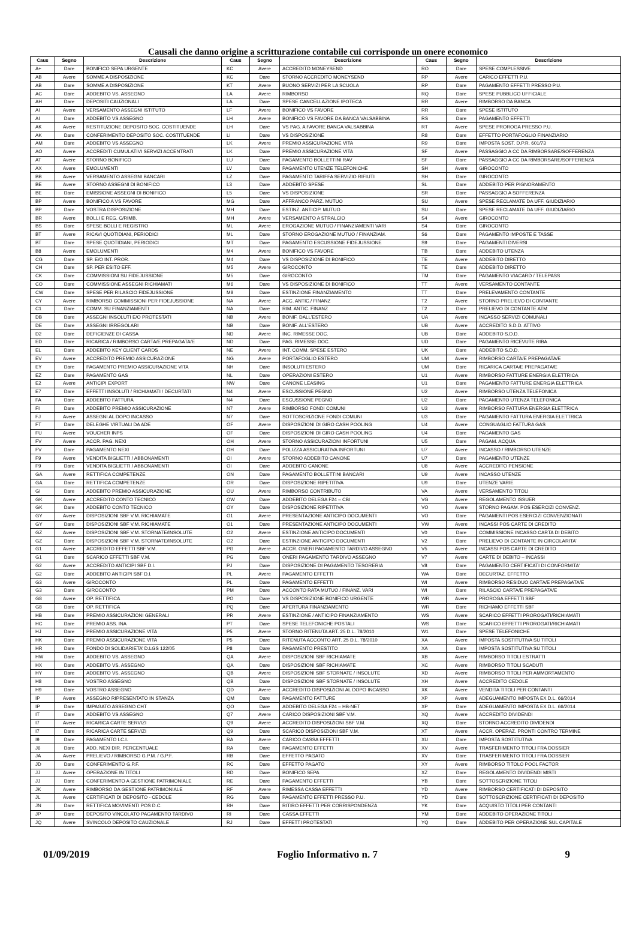Causali che danno origine a scritturazione contabile cui corrisponde un onere economico
| Caus | Segno | Descrizione | Caus | Segno | Descrizione | Caus | Segno | Descrizione |
| --- | --- | --- | --- | --- | --- | --- | --- | --- |
| A+ | Dare | BONIFICO SEPA URGENTE | KC | Avere | ACCREDITO MONEYSEND | RO | Dare | SPESE COMPLESSIVE |
| AB | Avere | SOMME A DISPOSIZIONE | KC | Dare | STORNO ACCREDITO MONEYSEND | RP | Avere | CARICO EFFETTI P.U. |
| AB | Dare | SOMME A DISPOSIZIONE | KT | Avere | BUONO SERVIZI PER LA SCUOLA | RP | Dare | PAGAMENTO EFFETTI PRESSO P.U. |
| AC | Dare | ADDEBITO VS. ASSEGNO | LA | Avere | RIMBORSO | RQ | Dare | SPESE PUBBLICO UFFICIALE |
| AH | Dare | DEPOSITI CAUZIONALI | LA | Dare | SPESE CANCELLAZIONE IPOTECA | RR | Avere | RIMBORSO DA BANCA |
| AI | Avere | VERSAMENTO ASSEGNI ISTITUTO | LF | Avere | BONIFICO VS FAVORE | RR | Dare | SPESE ISTITUTO |
| AI | Dare | ADDEBITO VS ASSEGNO | LH | Avere | BONIFICO VS FAVORE DA BANCA VALSABBINA | RS | Dare | PAGAMENTO EFFETTI |
| AK | Avere | RESTITUZIONE DEPOSITO SOC. COSTITUENDE | LH | Dare | VS PAG. A FAVORE BANCA VALSABBINA | RT | Avere | SPESE PROROGA PRESSO P.U. |
| AK | Dare | CONFERIMENTO DEPOSITO SOC. COSTITUENDE | LI | Dare | VS DISPOSIZIONE | R8 | Dare | EFFETTO PORTAFOGLIO FINANZIARIO |
| AM | Dare | ADDEBITO VS ASSEGNO | LK | Avere | PREMIO ASSICURAZIONE VITA | R9 | Dare | IMPOSTA SOST. D.P.R. 601/73 |
| AO | Avere | ACCREDITI CUMULATIVI SERVIZI ACCENTRATI | LK | Dare | PREMIO ASSICURAZIONE VITA | SF | Avere | PASSAGGIO A CC DA RIMBORSARE/SOFFERENZA |
| AT | Avere | STORNO BONIFICO | LU | Dare | PAGAMENTO BOLLETTINI RAV | SF | Dare | PASSAGGIO A CC DA RIMBORSARE/SOFFERENZA |
| AX | Avere | EMOLUMENTI | LV | Dare | PAGAMENTO UTENZE TELEFONICHE | SH | Avere | GIROCONTO |
| BB | Avere | VERSAMENTO ASSEGNI BANCARI | LZ | Dare | PAGAMENTO TARIFFA SERVIZIO RIFIUTI | SH | Dare | GIROCONTO |
| BE | Avere | STORNO ASSEGNI DI BONIFICO | L3 | Dare | ADDEBITO SPESE | SL | Dare | ADDEBITO PER PIGNORAMENTO |
| BE | Dare | EMISSIONE ASSEGNI DI BONIFICO | L5 | Dare | VS DISPOSIZIONE | SR | Dare | PASSAGGIO A SOFFERENZA |
| BP | Avere | BONIFICO A VS FAVORE | MG | Dare | AFFRANCO PARZ. MUTUO | SU | Avere | SPESE RECLAMATE DA UFF. GIUDIZIARIO |
| BP | Dare | VOSTRA DISPOSIZIONE | MH | Dare | ESTINZ. ANTICIP. MUTUO | SU | Dare | SPESE RECLAMATE DA UFF. GIUDIZIARIO |
| BR | Avere | BOLLI E REG. C/RIMB. | MH | Avere | VERSAMENTO A STRALCIO | S4 | Avere | GIROCONTO |
| BS | Dare | SPESE BOLLI E REGISTRO | ML | Avere | EROGAZIONE MUTUO / FINANZIAMENTI VARI | S4 | Dare | GIROCONTO |
| BT | Avere | RICAVI QUOTIDIANI, PERIODICI | ML | Dare | STORNO EROGAZIONE MUTUO / FINANZIAM. | S6 | Dare | PAGAMENTO IMPOSTE E TASSE |
| BT | Dare | SPESE QUOTIDIANI, PERIODICI | MT | Dare | PAGAMENTO ESCUSSIONE FIDEJUSSIONE | S9 | Dare | PAGAMENTI DIVERSI |
| B8 | Avere | EMOLUMENTI | M4 | Avere | BONIFICO VS FAVORE | TB | Dare | ADDEBITO UTENZA |
| CG | Dare | SP. E/O INT. PROR. | M4 | Dare | VS DISPOSIZIONE DI BONIFICO | TE | Avere | ADDEBITO DIRETTO |
| CH | Dare | SP. PER ESITO EFF. | M5 | Avere | GIROCONTO | TE | Dare | ADDEBITO DIRETTO |
| CK | Dare | COMMISSIONI SU FIDEJUSSIONE | M5 | Dare | GIROCONTO | TM | Dare | PAGAMENTO VIACARD / TELEPASS |
| CO | Dare | COMMISSIONE ASSEGNI RICHIAMATI | M6 | Dare | VS DISPOSIZIONE DI BONIFICO | TT | Avere | VERSAMENTO CONTANTE |
| CW | Dare | SPESE PER RILASCIO FIDEJUSSIONE | M8 | Dare | ESTINZIONE FINANZIAMENTO | TT | Dare | PRELEVAMENTO CONTANTE |
| CY | Avere | RIMBORSO COMMISSIONI PER FIDEJUSSIONE | NA | Avere | ACC. ANTIC./ FINANZ | T2 | Avere | STORNO PRELIEVO DI CONTANTE |
| C1 | Dare | COMM. SU FINANZIAMENTI | NA | Dare | RIM. ANTIC. FINANZ | T2 | Dare | PRELIEVO DI CONTANTE ATM |
| DB | Dare | ASSEGNI INSOLUTI E/O PROTESTATI | NB | Avere | BONIF. DALL’ESTERO | UA | Avere | INCASSO SERVIZI COMUNALI |
| DE | Dare | ASSEGNI IRREGOLARI | NB | Dare | BONIF. ALL’ESTERO | UB | Avere | ACCREDITO S.D.D. ATTIVO |
| D2 | Dare | DEFICIENZE DI CASSA | ND | Avere | INC. RIMESSE DOC. | UB | Dare | ADDEBITO S.D.D. |
| ED | Dare | RICARICA / RIMBORSO CARTA/E PREPAGATA/E | ND | Dare | PAG. RIMESSE DOC. | UD | Dare | PAGAMENTO RICEVUTE RIBA |
| EL | Dare | ADDEBITO KEY CLIENT CARDS | NE | Avere | INT. COMM. SPESE ESTERO | UK | Dare | ADDEBITO S.D.D. |
| EV | Avere | ACCREDITO PREMIO ASSICURAZIONE | NG | Avere | PORTAFOGLIO ESTERO | UM | Avere | RIMBORSO CARTA/E PREPAGATA/E |
| EY | Dare | PAGAMENTO PREMIO ASSICURAZIONE VITA | NH | Dare | INSOLUTI ESTERO | UM | Dare | RICARICA CARTA/E PREPAGATA/E |
| EZ | Dare | PAGAMENTO GAS | NL | Dare | OPERAZIONI ESTERO | U1 | Avere | RIMBORSO FATTURE ENERGIA ELETTRICA |
| E2 | Avere | ANTICIPI EXPORT | NW | Dare | CANONE LEASING | U1 | Dare | PAGAMENTO FATTURE ENERGIA ELETTRICA |
| E7 | Dare | EFFETTI INSOLUTI / RICHIAMATI / DECURTATI | N4 | Avere | ESCUSSIONE PEGNO | U2 | Avere | RIMBORSO UTENZA TELEFONICA |
| FA | Dare | ADDEBITO FATTURA | N4 | Dare | ESCUSSIONE PEGNO | U2 | Dare | PAGAMENTO UTENZA TELEFONICA |
| FI | Dare | ADDEBITO PREMIO ASSICURAZIONE | N7 | Avere | RIMBORSO FONDI COMUNI | U3 | Avere | RIMBORSO FATTURA ENERGIA ELETTRICA |
| FJ | Avere | ASSEGNI AL DOPO INCASSO | N7 | Dare | SOTTOSCRIZIONE FONDI COMUNI | U3 | Dare | PAGAMENTO FATTURA ENERGIA ELETTRICA |
| FT | Dare | DELEGHE VIRTUALI DA ADE | OF | Avere | DISPOSIZIONI DI GIRO CASH POOLING | U4 | Avere | CONGUAGLIO FATTURA GAS |
| FU | Avere | VOUCHER INPS | OF | Dare | DISPOSIZIONI DI GIRO CASH POOLING | U4 | Dare | PAGAMENTO GAS |
| FV | Avere | ACCR. PAG. NEXI | OH | Avere | STORNO ASSICURAZIONI INFORTUNI | U5 | Dare | PAGAM. ACQUA |
| FV | Dare | PAGAMENTO NEXI | OH | Dare | POLIZZA ASSICURATIVA INFORTUNI | U7 | Avere | INCASSO / RIMBORSO UTENZE |
| F9 | Avere | VENDITA BIGLIETTI / ABBONAMENTI | OI | Avere | STORNO ADDEBITO CANONE | U7 | Dare | PAGAMENTO UTENZE |
| F9 | Dare | VENDITA BIGLIETTI / ABBONAMENTI | OI | Dare | ADDEBITO CANONE | U8 | Avere | ACCREDITO PENSIONE |
| GA | Avere | RETTIFICA COMPETENZE | ON | Dare | PAGAMENTO BOLLETTINI BANCARI | U9 | Avere | INCASSO UTENZE |
| GA | Dare | RETTIFICA COMPETENZE | OR | Dare | DISPOSIZIONE RIPETITIVA | U9 | Dare | UTENZE VARIE |
| GI | Dare | ADDEBITO PREMIO ASSICURAZIONE | OU | Avere | RIMBORSO CONTRIBUTO | VA | Avere | VERSAMENTO TITOLI |
| GK | Avere | ACCREDITO CONTO TECNICO | OW | Dare | ADDEBITO DELEGA F24 – CBI | VG | Avere | REGOLAMENTO ISSUER |
| GK | Dare | ADDEBITO CONTO TECNICO | OY | Dare | DISPOSIZIONE RIPETITIVA | VO | Avere | STORNO PAGAM. POS ESERCIZI CONVENZ. |
| GY | Avere | DISPOSIZIONI SBF V.M. RICHIAMATE | O1 | Avere | PRESENTAZIONE ANTICIPO DOCUMENTI | VO | Dare | PAGAMENTI POS ESERCIZI CONVENZIONATI |
| GY | Dare | DISPOSIZIONI SBF V.M. RICHIAMATE | O1 | Dare | PRESENTAZIONE ANTICIPO DOCUMENTI | VW | Avere | INCASSI POS CARTE DI CREDITO |
| GZ | Avere | DISPOSIZIONI SBF V.M. STORNATE/INSOLUTE | O2 | Avere | ESTINZIONE ANTICIPO DOCUMENTI | V0 | Dare | COMMISSIONE INCASSO CARTA DI DEBITO |
| GZ | Dare | DISPOSIZIONI SBF V.M. STORNATE/INSOLUTE | O2 | Dare | ESTINZIONE ANTICIPO DOCUMENTI | V2 | Dare | PRELIEVO DI CONTANTE IN CIRCOLARITA’ |
| G1 | Avere | ACCREDITO EFFETTI SBF V.M. | PG | Avere | ACCR. ONERI PAGAMENTO TARDIVO ASSEGNO | V5 | Avere | INCASSI POS CARTE DI CREDITO |
| G1 | Dare | SCARICO EFFETTI SBF V.M. | PG | Dare | ONERI PAGAMENTO TARDIVO ASSEGNO | V7 | Avere | CARTE DI DEBITO – INCASSI |
| G2 | Avere | ACCREDITO ANTICIPI SBF D.I. | PJ | Dare | DISPOSIZIONE DI PAGAMENTO TESORERIA | V8 | Dare | PAGAMENTO CERTIFICATI DI CONFORMITA’ |
| G2 | Dare | ADDEBITO ANTICIPI SBF D.I. | PL | Avere | PAGAMENTO EFFETTI | WA | Dare | DECURTAZ. EFFETTO |
| G3 | Avere | GIROCONTO | PL | Dare | PAGAMENTO EFFETTI | WI | Avere | RIMBORSO RESIDUO CARTA/E PREPAGATA/E |
| G3 | Dare | GIROCONTO | PM | Dare | ACCONTO RATA MUTUO / FINANZ. VARI | WI | Dare | RILASCIO CARTA/E PREPAGATA/E |
| G8 | Avere | OP. RETTIFICA | PO | Dare | VS DISPOSIZIONE BONIFICO URGENTE | WR | Avere | PROROGA EFFETTI SBF |
| G8 | Dare | OP. RETTIFICA | PQ | Dare | APERTURA FINANZIAMENTO | WR | Dare | RICHIAMO EFFETTI SBF |
| HB | Dare | PREMIO ASSICURAZIONI GENERALI | PR | Avere | ESTINZIONE / ANTICIPO FINANZIAMENTO | WS | Avere | SCARICO EFFETTI PROROGATI/RICHIAMATI |
| HC | Dare | PREMIO ASS. INA | PT | Dare | SPESE TELEFONICHE POSTALI | WS | Dare | SCARICO EFFETTI PROROGATI/RICHIAMATI |
| HJ | Dare | PREMIO ASSICURAZIONE VITA | P5 | Avere | STORNO RITENUTA ART. 25 D.L. 78/2010 | W1 | Dare | SPESE TELEFONICHE |
| HK | Dare | PREMIO ASSICURAZIONE VITA | P5 | Dare | RITENUTA ACCONTO ART. 25 D.L. 78/2010 | XA | Avere | IMPOSTA SOSTITUTIVA SU TITOLI |
| HR | Dare | FONDO DI SOLIDARIETA’ D.LGS 122/05 | P8 | Dare | PAGAMENTO PRESTITO | XA | Dare | IMPOSTA SOSTITUTIVA SU TITOLI |
| HW | Dare | ADDEBITO VS. ASSEGNO | QA | Avere | DISPOSIZIONI SBF RICHIAMATE | XB | Avere | RIMBORSO TITOLI ESTRATTI |
| HX | Dare | ADDEBITO VS. ASSEGNO | QA | Dare | DISPOSIZIONI SBF RICHIAMATE | XC | Avere | RIMBORSO TITOLI SCADUTI |
| HY | Dare | ADDEBITO VS. ASSEGNO | QB | Avere | DISPOSIZIONI SBF STORNATE / INSOLUTE | XD | Avere | RIMBORSO TITOLI PER AMMORTAMENTO |
| H8 | Dare | VOSTRO ASSEGNO | QB | Dare | DISPOSIZIONI SBF STORNATE / INSOLUTE | XH | Avere | ACCREDITO CEDOLE |
| H9 | Dare | VOSTRO ASSEGNO | QD | Avere | ACCREDITO DISPOSIZIONI AL DOPO INCASSO | XK | Avere | VENDITA TITOLI PER CONTANTI |
| IP | Avere | ASSEGNO RIPRESENTATO IN STANZA | QM | Dare | PAGAMENTO FATTURE | XP | Avere | ADEGUAMENTO IMPOSTA EX D.L. 66/2014 |
| IP | Dare | IMPAGATO ASSEGNO CHT | QO | Dare | ADDEBITO DELEGA F24 – HB-NET | XP | Dare | ADEGUAMENTO IMPOSTA EX D.L. 66/2014 |
| IT | Dare | ADDEBITO VS ASSEGNO | Q7 | Avere | CARICO DISPOSIZIONI SBF V.M. | XQ | Avere | ACCREDITO DIVIDENDI |
| I7 | Avere | RICARICA CARTE SERVIZI | Q9 | Avere | ACCREDITO DISPOSIZIONI SBF V.M. | XQ | Dare | STORNO ACCREDITO DIVIDENDI |
| I7 | Dare | RICARICA CARTE SERVIZI | Q9 | Dare | SCARICO DISPOSIZIONI SBF V.M. | XT | Avere | ACCR. OPERAZ. PRONTI CONTRO TERMINE |
| I9 | Dare | PAGAMENTO I.C.I. | RA | Avere | CARICO CASSA EFFETTI | XU | Dare | IMPOSTA SOSTITUTIVA |
| J6 | Dare | ADD. NEXI DIR. PERCENTUALE | RA | Dare | PAGAMENTO EFFETTI | XV | Avere | TRASFERIMENTO TITOLI FRA DOSSIER |
| JA | Avere | PRELIEVO / RIMBORSO G.P.M. / G.P.F. | RB | Dare | EFFETTO PAGATO | XV | Dare | TRASFERIMENTO TITOLI FRA DOSSIER |
| JD | Dare | CONFERIMENTO G.P.F. | RC | Dare | EFFETTO PAGATO | XY | Avere | RIMBORSO TITOLO POOL FACTOR |
| JJ | Avere | OPERAZIONE IN TITOLI | RD | Dare | BONIFICO SEPA | XZ | Dare | REGOLAMENTO DIVIDENDI MISTI |
| JJ | Dare | CONFERIMENTO A GESTIONE PATRIMONIALE | RE | Dare | PAGAMENTO EFFETTI | YB | Dare | SOTTOSCRIZIONE TITOLI |
| JK | Avere | RIMBORSO DA GESTIONE PATRIMONIALE | RF | Avere | RIMESSA CASSA EFFETTI | YD | Avere | RIMBORSO CERTIFICATI DI DEPOSITO |
| JL | Avere | CERTIFICATI DI DEPOSITO - CEDOLE | RG | Dare | PAGAMENTO EFFETTI PRESSO P.U. | YD | Dare | SOTTOSCRIZIONE CERTIFICATI DI DEPOSITO |
| JN | Dare | RETTIFICA MOVIMENTI POS D.C. | RH | Dare | RITIRO EFFETTI PER CORRISPONDENZA | YK | Dare | ACQUISTO TITOLI PER CONTANTI |
| JP | Dare | DEPOSITO VINCOLATO PAGAMENTO TARDIVO | RI | Dare | CASSA EFFETTI | YM | Dare | ADDEBITO OPERAZIONE TITOLI |
| JQ | Avere | SVINCOLO DEPOSITO CAUZIONALE | RJ | Dare | EFFETTI PROTESTATI | YQ | Dare | ADDEBITO PER OPERAZIONE SUL CAPITALE |
01/09/2019 Foglio Informativo n. 7 9